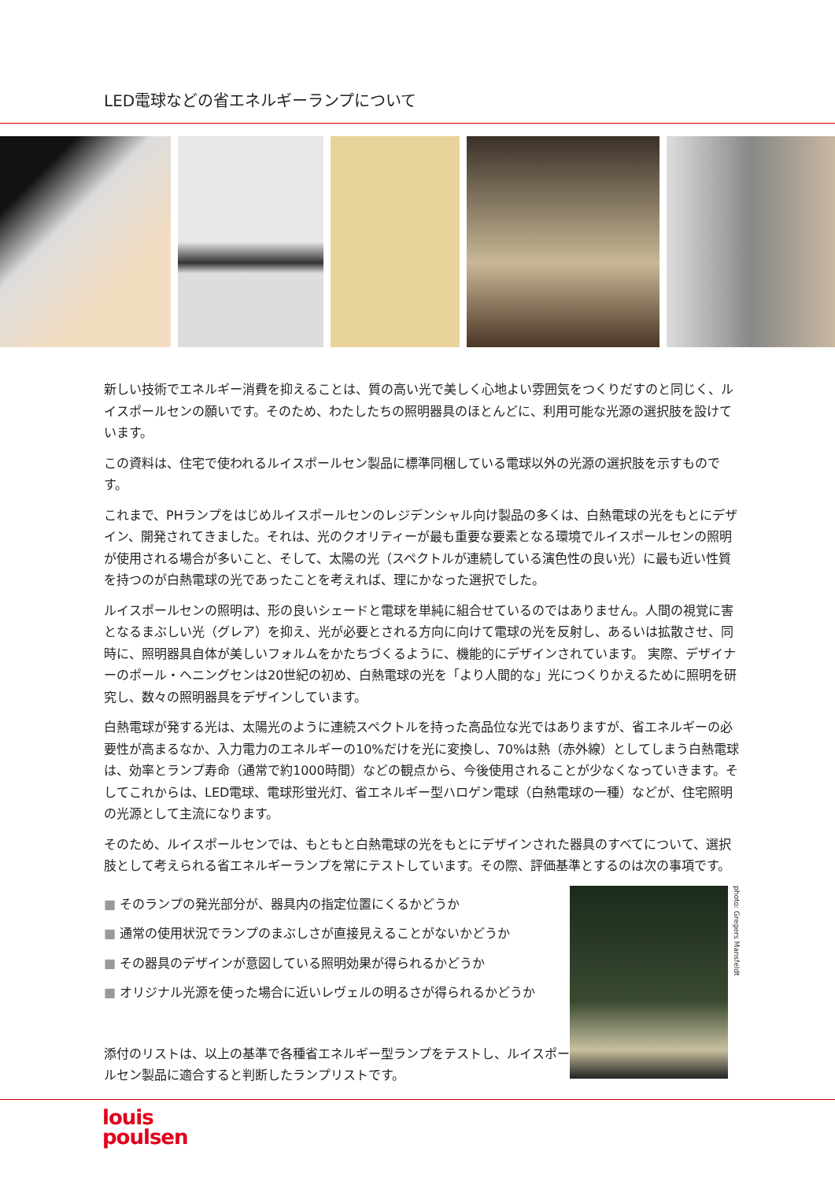LED電球などの省エネルギーランプについて
新しい技術でエネルギー消費を抑えることは、質の高い光で美しく心地よい雰囲気をつくりだすのと同じく、ルイスポールセンの願いです。そのため、わたしたちの照明器具のほとんどに、利用可能な光源の選択肢を設けています。
この資料は、住宅で使われるルイスポールセン製品に標準同梱している電球以外の光源の選択肢を示すものです。
これまで、PHランプをはじめルイスポールセンのレジデンシャル向け製品の多くは、白熱電球の光をもとにデザイン、開発されてきました。それは、光のクオリティーが最も重要な要素となる環境でルイスポールセンの照明が使用される場合が多いこと、そして、太陽の光（スペクトルが連続している演色性の良い光）に最も近い性質を持つのが白熱電球の光であったことを考えれば、理にかなった選択でした。
ルイスポールセンの照明は、形の良いシェードと電球を単純に組合せているのではありません。人間の視覚に害となるまぶしい光（グレア）を抑え、光が必要とされる方向に向けて電球の光を反射し、あるいは拡散させ、同時に、照明器具自体が美しいフォルムをかたちづくるように、機能的にデザインされています。 実際、デザイナーのポール・ヘニングセンは20世紀の初め、白熱電球の光を「より人間的な」光につくりかえるために照明を研究し、数々の照明器具をデザインしています。
白熱電球が発する光は、太陽光のように連続スペクトルを持った高品位な光ではありますが、省エネルギーの必要性が高まるなか、入力電力のエネルギーの10%だけを光に変換し、70%は熱（赤外線）としてしまう白熱電球は、効率とランプ寿命（通常で約1000時間）などの観点から、今後使用されることが少なくなっていきます。そしてこれからは、LED電球、電球形蛍光灯、省エネルギー型ハロゲン電球（白熱電球の一種）などが、住宅照明の光源として主流になります。
そのため、ルイスポールセンでは、もともと白熱電球の光をもとにデザインされた器具のすべてについて、選択肢として考えられる省エネルギーランプを常にテストしています。その際、評価基準とするのは次の事項です。
■ そのランプの発光部分が、器具内の指定位置にくるかどうか
■ 通常の使用状況でランプのまぶしさが直接見えることがないかどうか
■ その器具のデザインが意図している照明効果が得られるかどうか
■ オリジナル光源を使った場合に近いレヴェルの明るさが得られるかどうか
添付のリストは、以上の基準で各種省エネルギー型ランプをテストし、ルイスポールセン製品に適合すると判断したランプリストです。
photo: Gregers Mansfeldt
louis
poulsen